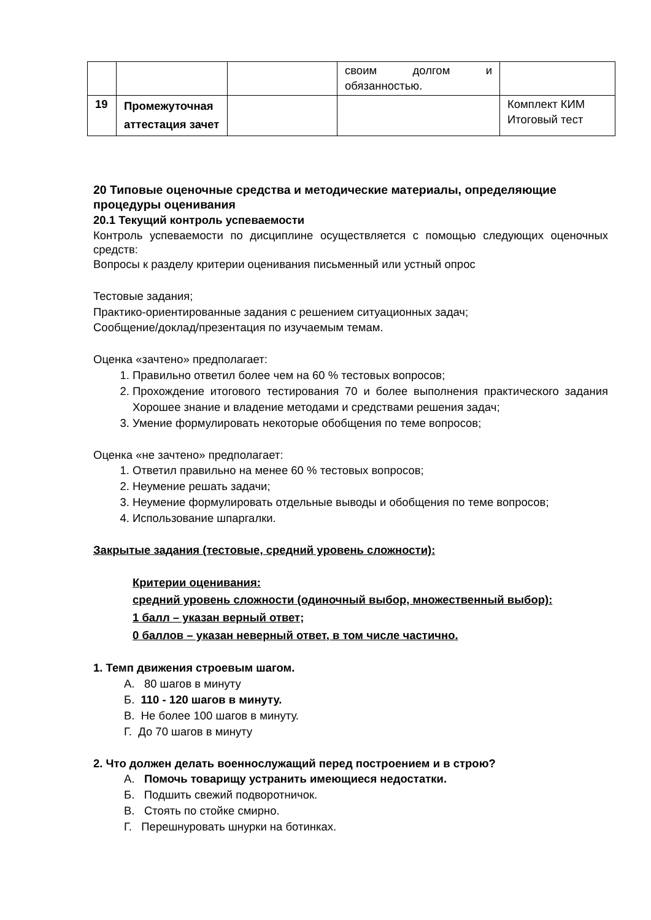| | | | своим долгом и обязанностью. | |
| 19 | Промежуточная аттестация зачет | | | Комплект КИМ Итоговый тест |
20 Типовые оценочные средства и методические материалы, определяющие процедуры оценивания
20.1 Текущий контроль успеваемости
Контроль успеваемости по дисциплине осуществляется с помощью следующих оценочных средств:
Вопросы к разделу критерии оценивания письменный или устный опрос
Тестовые задания;
Практико-ориентированные задания с решением ситуационных задач;
Сообщение/доклад/презентация по изучаемым темам.
Оценка «зачтено» предполагает:
1. Правильно ответил более чем на 60 % тестовых вопросов;
2. Прохождение итогового тестирования 70 и более выполнения практического задания Хорошее знание и владение методами и средствами решения задач;
3. Умение формулировать некоторые обобщения по теме вопросов;
Оценка «не зачтено» предполагает:
1. Ответил правильно на менее 60 % тестовых вопросов;
2. Неумение решать задачи;
3. Неумение формулировать отдельные выводы и обобщения по теме вопросов;
4. Использование шпаргалки.
Закрытые задания (тестовые, средний уровень сложности):
Критерии оценивания:
средний уровень сложности (одиночный выбор, множественный выбор):
1 балл – указан верный ответ;
0 баллов – указан неверный ответ, в том числе частично.
1. Темп движения строевым шагом.
А. 80 шагов в минуту
Б. 110 - 120 шагов в минуту.
В. Не более 100 шагов в минуту.
Г. До 70 шагов в минуту
2. Что должен делать военнослужащий перед построением и в строю?
А. Помочь товарищу устранить имеющиеся недостатки.
Б. Подшить свежий подворотничок.
В. Стоять по стойке смирно.
Г. Перешнуровать шнурки на ботинках.